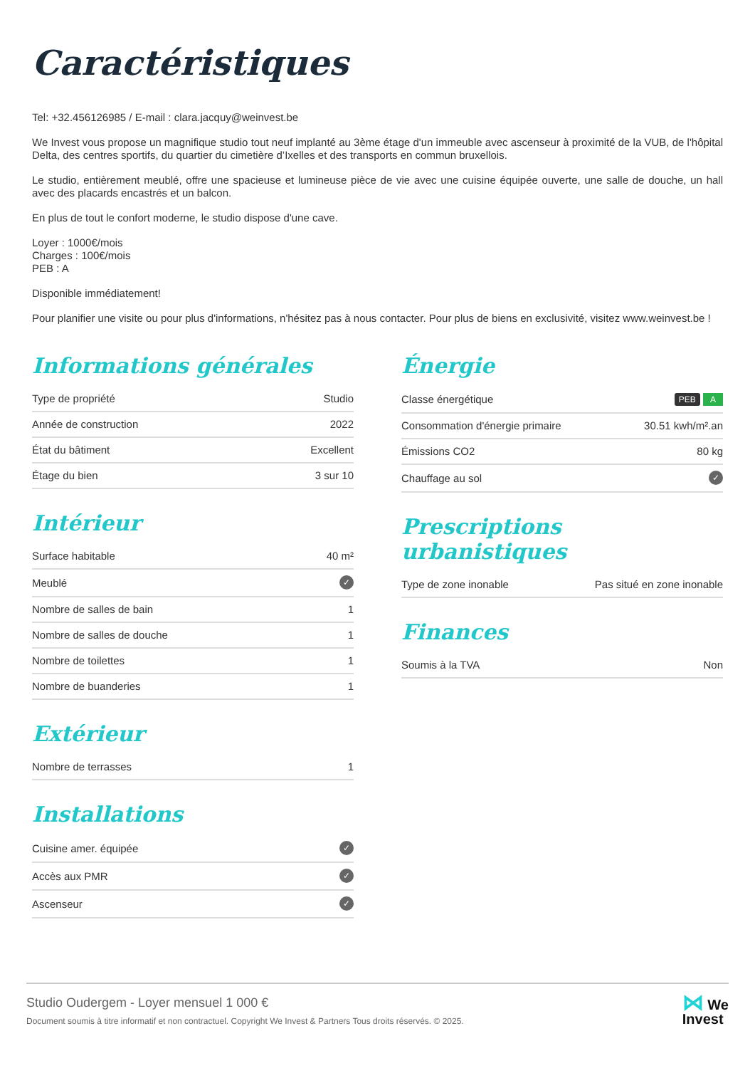Caractéristiques
Tel: +32.456126985 / E-mail : clara.jacquy@weinvest.be
We Invest vous propose un magnifique studio tout neuf implanté au 3ème étage d'un immeuble avec ascenseur à proximité de la VUB, de l'hôpital Delta, des centres sportifs, du quartier du cimetière d’Ixelles et des transports en commun bruxellois.
Le studio, entièrement meublé, offre une spacieuse et lumineuse pièce de vie avec une cuisine équipée ouverte, une salle de douche, un hall avec des placards encastrés et un balcon.
En plus de tout le confort moderne, le studio dispose d'une cave.
Loyer : 1000€/mois
Charges : 100€/mois
PEB : A
Disponible immédiatement!
Pour planifier une visite ou pour plus d'informations, n'hésitez pas à nous contacter. Pour plus de biens en exclusivité, visitez www.weinvest.be !
Informations générales
| Type de propriété | Studio |
| Année de construction | 2022 |
| État du bâtiment | Excellent |
| Étage du bien | 3 sur 10 |
Intérieur
| Surface habitable | 40 m² |
| Meublé | ✓ |
| Nombre de salles de bain | 1 |
| Nombre de salles de douche | 1 |
| Nombre de toilettes | 1 |
| Nombre de buanderies | 1 |
Extérieur
| Nombre de terrasses | 1 |
Installations
| Cuisine amer. équipée | ✓ |
| Accès aux PMR | ✓ |
| Ascenseur | ✓ |
Énergie
| Classe énergétique | PEB A |
| Consommation d'énergie primaire | 30.51 kwh/m².an |
| Émissions CO2 | 80 kg |
| Chauffage au sol | ✓ |
Prescriptions urbanistiques
| Type de zone inonable | Pas situé en zone inonable |
Finances
| Soumis à la TVA | Non |
Studio Oudergem - Loyer mensuel 1 000 €
Document soumis à titre informatif et non contractuel. Copyright We Invest & Partners Tous droits réservés. © 2025.
⋈ We
Invest